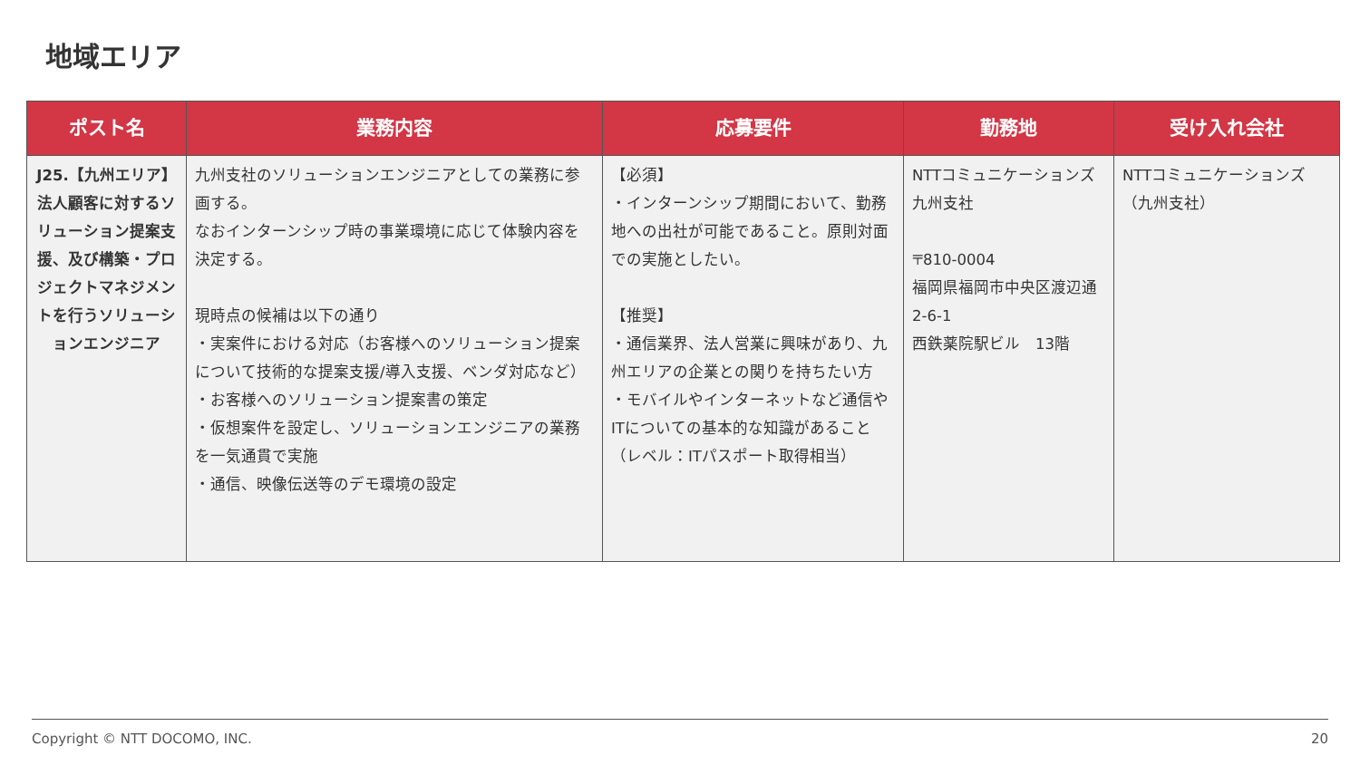地域エリア
| ポスト名 | 業務内容 | 応募要件 | 勤務地 | 受け入れ会社 |
| --- | --- | --- | --- | --- |
| J25.【九州エリア】法人顧客に対するソリューション提案支援、及び構築・プロジェクトマネジメントを行うソリューションエンジニア | 九州支社のソリューションエンジニアとしての業務に参画する。 なおインターンシップ時の事業環境に応じて体験内容を決定する。 現時点の候補は以下の通り ・実案件における対応（お客様へのソリューション提案について技術的な提案支援/導入支援、ベンダ対応など） ・お客様へのソリューション提案書の策定 ・仮想案件を設定し、ソリューションエンジニアの業務を一気通貫で実施 ・通信、映像伝送等のデモ環境の設定 | 【必須】 ・インターンシップ期間において、勤務地への出社が可能であること。原則対面での実施としたい。 【推奨】 ・通信業界、法人営業に興味があり、九州エリアの企業との関りを持ちたい方 ・モバイルやインターネットなど通信やITについての基本的な知識があること（レベル：ITパスポート取得相当） | NTTコミュニケーションズ 九州支社 〒810-0004 福岡県福岡市中央区渡辺通2-6-1 西鉄薬院駅ビル 13階 | NTTコミュニケーションズ（九州支社） |
Copyright © NTT DOCOMO, INC. 20